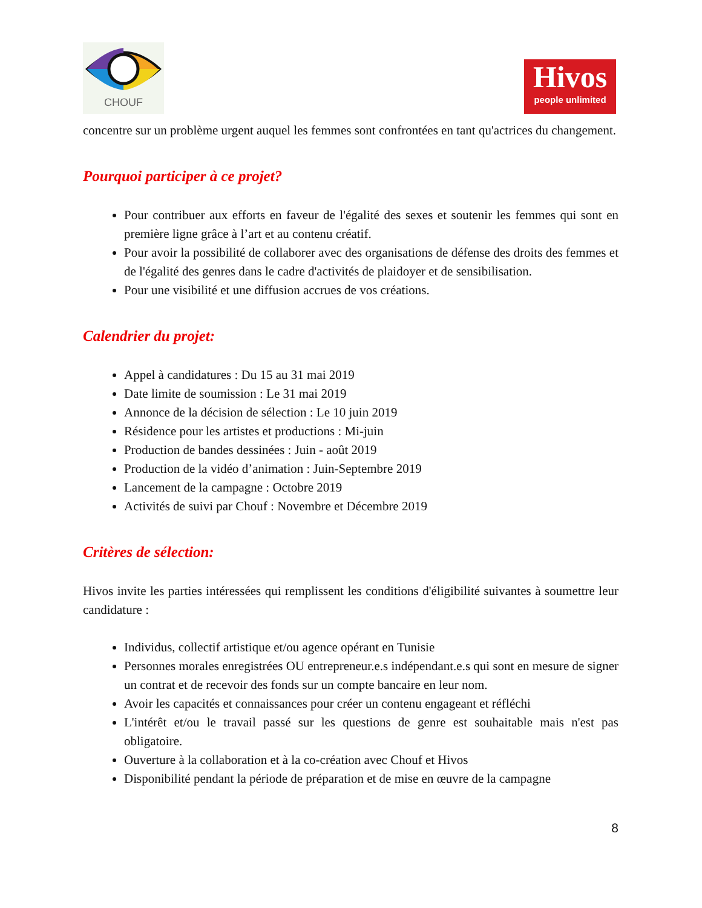CHOUF
Hivos
people unlimited
concentre sur un problème urgent auquel les femmes sont confrontées en tant qu'actrices du changement.
Pourquoi participer à ce projet?
Pour contribuer aux efforts en faveur de l'égalité des sexes et soutenir les femmes qui sont en première ligne grâce à l’art et au contenu créatif.
Pour avoir la possibilité de collaborer avec des organisations de défense des droits des femmes et de l'égalité des genres dans le cadre d'activités de plaidoyer et de sensibilisation.
Pour une visibilité et une diffusion accrues de vos créations.
Calendrier du projet:
Appel à candidatures : Du 15 au 31 mai 2019
Date limite de soumission : Le 31 mai 2019
Annonce de la décision de sélection : Le 10 juin 2019
Résidence pour les artistes et productions : Mi-juin
Production de bandes dessinées : Juin - août 2019
Production de la vidéo d’animation : Juin-Septembre 2019
Lancement de la campagne : Octobre 2019
Activités de suivi par Chouf : Novembre et Décembre 2019
Critères de sélection:
Hivos invite les parties intéressées qui remplissent les conditions d'éligibilité suivantes à soumettre leur candidature :
Individus, collectif artistique et/ou agence opérant en Tunisie
Personnes morales enregistrées OU entrepreneur.e.s indépendant.e.s qui sont en mesure de signer un contrat et de recevoir des fonds sur un compte bancaire en leur nom.
Avoir les capacités et connaissances pour créer un contenu engageant et réfléchi
L'intérêt et/ou le travail passé sur les questions de genre est souhaitable mais n'est pas obligatoire.
Ouverture à la collaboration et à la co-création avec Chouf et Hivos
Disponibilité pendant la période de préparation et de mise en œuvre de la campagne
8